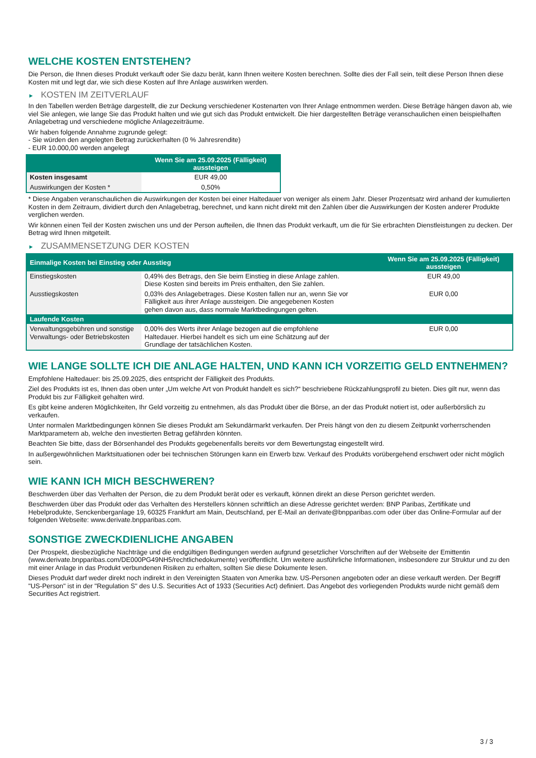WELCHE KOSTEN ENTSTEHEN?
Die Person, die Ihnen dieses Produkt verkauft oder Sie dazu berät, kann Ihnen weitere Kosten berechnen. Sollte dies der Fall sein, teilt diese Person Ihnen diese Kosten mit und legt dar, wie sich diese Kosten auf Ihre Anlage auswirken werden.
► KOSTEN IM ZEITVERLAUF
In den Tabellen werden Beträge dargestellt, die zur Deckung verschiedener Kostenarten von Ihrer Anlage entnommen werden. Diese Beträge hängen davon ab, wie viel Sie anlegen, wie lange Sie das Produkt halten und wie gut sich das Produkt entwickelt. Die hier dargestellten Beträge veranschaulichen einen beispielhaften Anlagebetrag und verschiedene mögliche Anlagezeiträume.
Wir haben folgende Annahme zugrunde gelegt:
- Sie würden den angelegten Betrag zurückerhalten (0 % Jahresrendite)
- EUR 10.000,00 werden angelegt
| | Wenn Sie am 25.09.2025 (Fälligkeit) aussteigen |
| --- | --- |
| Kosten insgesamt | EUR 49,00 |
| Auswirkungen der Kosten * | 0,50% |
* Diese Angaben veranschaulichen die Auswirkungen der Kosten bei einer Haltedauer von weniger als einem Jahr. Dieser Prozentsatz wird anhand der kumulierten Kosten in dem Zeitraum, dividiert durch den Anlagebetrag, berechnet, und kann nicht direkt mit den Zahlen über die Auswirkungen der Kosten anderer Produkte verglichen werden.
Wir können einen Teil der Kosten zwischen uns und der Person aufteilen, die Ihnen das Produkt verkauft, um die für Sie erbrachten Dienstleistungen zu decken. Der Betrag wird Ihnen mitgeteilt.
► ZUSAMMENSETZUNG DER KOSTEN
| Einmalige Kosten bei Einstieg oder Ausstieg | | Wenn Sie am 25.09.2025 (Fälligkeit) aussteigen |
| --- | --- | --- |
| Einstiegskosten | 0,49% des Betrags, den Sie beim Einstieg in diese Anlage zahlen. Diese Kosten sind bereits im Preis enthalten, den Sie zahlen. | EUR 49,00 |
| Ausstiegskosten | 0,03% des Anlagebetrages. Diese Kosten fallen nur an, wenn Sie vor Fälligkeit aus ihrer Anlage aussteigen. Die angegebenen Kosten gehen davon aus, dass normale Marktbedingungen gelten. | EUR 0,00 |
| Laufende Kosten | | |
| Verwaltungsgebühren und sonstige Verwaltungs- oder Betriebskosten | 0,00% des Werts ihrer Anlage bezogen auf die empfohlene Haltedauer. Hierbei handelt es sich um eine Schätzung auf der Grundlage der tatsächlichen Kosten. | EUR 0,00 |
WIE LANGE SOLLTE ICH DIE ANLAGE HALTEN, UND KANN ICH VORZEITIG GELD ENTNEHMEN?
Empfohlene Haltedauer: bis 25.09.2025, dies entspricht der Fälligkeit des Produkts.
Ziel des Produkts ist es, Ihnen das oben unter „Um welche Art von Produkt handelt es sich?“ beschriebene Rückzahlungsprofil zu bieten. Dies gilt nur, wenn das Produkt bis zur Fälligkeit gehalten wird.
Es gibt keine anderen Möglichkeiten, Ihr Geld vorzeitig zu entnehmen, als das Produkt über die Börse, an der das Produkt notiert ist, oder außerbörslich zu verkaufen.
Unter normalen Marktbedingungen können Sie dieses Produkt am Sekundärmarkt verkaufen. Der Preis hängt von den zu diesem Zeitpunkt vorherrschenden Marktparametern ab, welche den investierten Betrag gefährden könnten.
Beachten Sie bitte, dass der Börsenhandel des Produkts gegebenenfalls bereits vor dem Bewertungstag eingestellt wird.
In außergewöhnlichen Marktsituationen oder bei technischen Störungen kann ein Erwerb bzw. Verkauf des Produkts vorübergehend erschwert oder nicht möglich sein.
WIE KANN ICH MICH BESCHWEREN?
Beschwerden über das Verhalten der Person, die zu dem Produkt berät oder es verkauft, können direkt an diese Person gerichtet werden.
Beschwerden über das Produkt oder das Verhalten des Herstellers können schriftlich an diese Adresse gerichtet werden: BNP Paribas, Zertifikate und Hebelprodukte, Senckenberganlage 19, 60325 Frankfurt am Main, Deutschland, per E-Mail an derivate@bnpparibas.com oder über das Online-Formular auf der folgenden Webseite: www.derivate.bnpparibas.com.
SONSTIGE ZWECKDIENLICHE ANGABEN
Der Prospekt, diesbezügliche Nachträge und die endgültigen Bedingungen werden aufgrund gesetzlicher Vorschriften auf der Webseite der Emittentin (www.derivate.bnpparibas.com/DE000PG49NH5/rechtlichedokumente) veröffentlicht. Um weitere ausführliche Informationen, insbesondere zur Struktur und zu den mit einer Anlage in das Produkt verbundenen Risiken zu erhalten, sollten Sie diese Dokumente lesen.
Dieses Produkt darf weder direkt noch indirekt in den Vereinigten Staaten von Amerika bzw. US-Personen angeboten oder an diese verkauft werden. Der Begriff "US-Person" ist in der "Regulation S" des U.S. Securities Act of 1933 (Securities Act) definiert. Das Angebot des vorliegenden Produkts wurde nicht gemäß dem Securities Act registriert.
3 / 3